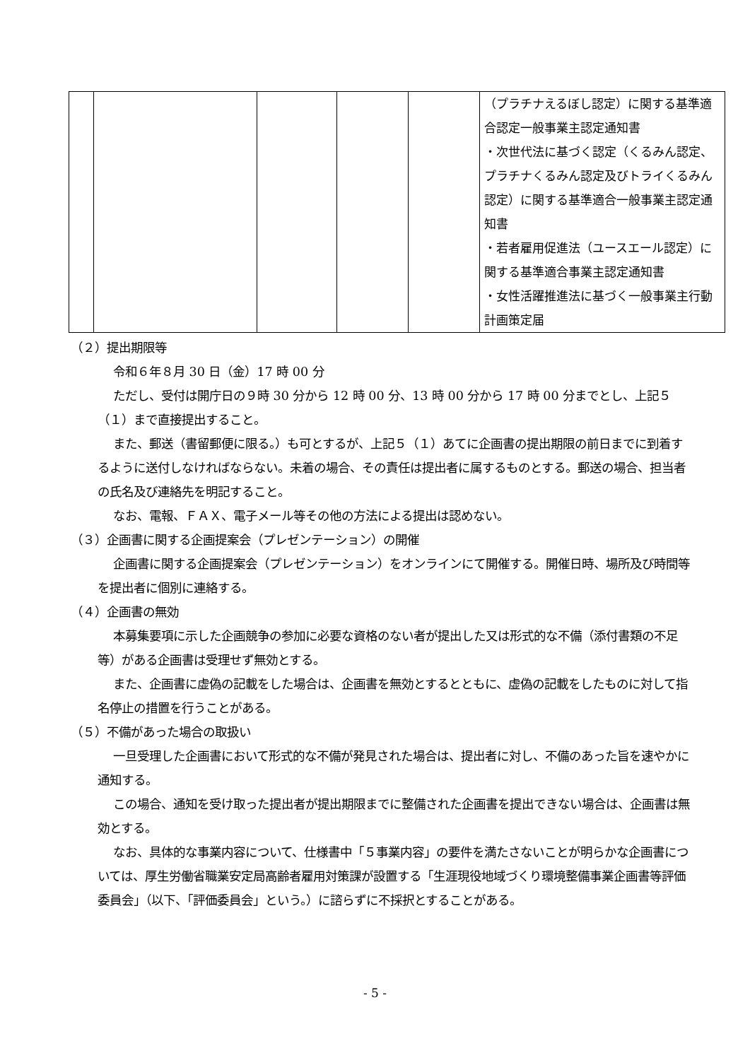| | | | | | （プラチナえるぼし認定）に関する基準適合認定一般事業主認定通知書 ・次世代法に基づく認定（くるみん認定、プラチナくるみん認定及びトライくるみん認定）に関する基準適合一般事業主認定通知書 ・若者雇用促進法（ユースエール認定）に関する基準適合事業主認定通知書 ・女性活躍推進法に基づく一般事業主行動計画策定届 |
（２）提出期限等
令和６年８月 30 日（金）17 時 00 分
ただし、受付は開庁日の９時 30 分から 12 時 00 分、13 時 00 分から 17 時 00 分までとし、上記５（１）まで直接提出すること。
また、郵送（書留郵便に限る。）も可とするが、上記５（１）あてに企画書の提出期限の前日までに到着するように送付しなければならない。未着の場合、その責任は提出者に属するものとする。郵送の場合、担当者の氏名及び連絡先を明記すること。
なお、電報、ＦＡＸ、電子メール等その他の方法による提出は認めない。
（３）企画書に関する企画提案会（プレゼンテーション）の開催
企画書に関する企画提案会（プレゼンテーション）をオンラインにて開催する。開催日時、場所及び時間等を提出者に個別に連絡する。
（４）企画書の無効
本募集要項に示した企画競争の参加に必要な資格のない者が提出した又は形式的な不備（添付書類の不足等）がある企画書は受理せず無効とする。
また、企画書に虚偽の記載をした場合は、企画書を無効とするとともに、虚偽の記載をしたものに対して指名停止の措置を行うことがある。
（５）不備があった場合の取扱い
一旦受理した企画書において形式的な不備が発見された場合は、提出者に対し、不備のあった旨を速やかに通知する。
この場合、通知を受け取った提出者が提出期限までに整備された企画書を提出できない場合は、企画書は無効とする。
なお、具体的な事業内容について、仕様書中「５事業内容」の要件を満たさないことが明らかな企画書については、厚生労働省職業安定局高齢者雇用対策課が設置する「生涯現役地域づくり環境整備事業企画書等評価委員会」（以下、「評価委員会」という。）に諮らずに不採択とすることがある。
- 5 -